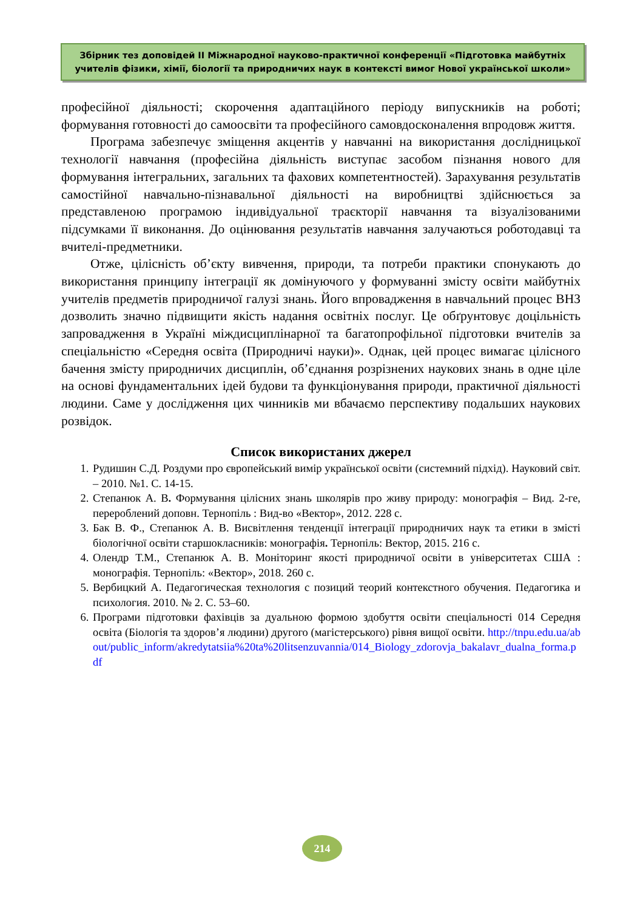Збірник тез доповідей ІІ Міжнародної науково-практичної конференції «Підготовка майбутніх учителів фізики, хімії, біології та природничих наук в контексті вимог Нової української школи»
професійної діяльності; скорочення адаптаційного періоду випускників на роботі; формування готовності до самоосвіти та професійного самовдосконалення впродовж життя.
Програма забезпечує зміщення акцентів у навчанні на використання дослідницької технології навчання (професійна діяльність виступає засобом пізнання нового для формування інтегральних, загальних та фахових компетентностей). Зарахування результатів самостійної навчально-пізнавальної діяльності на виробництві здійснюється за представленою програмою індивідуальної траєкторії навчання та візуалізованими підсумками її виконання. До оцінювання результатів навчання залучаються роботодавці та вчителі-предметники.
Отже, цілісність об’єкту вивчення, природи, та потреби практики спонукають до використання принципу інтеграції як домінуючого у формуванні змісту освіти майбутніх учителів предметів природничої галузі знань. Його впровадження в навчальний процес ВНЗ дозволить значно підвищити якість надання освітніх послуг. Це обґрунтовує доцільність запровадження в Україні міждисциплінарної та багатопрофільної підготовки вчителів за спеціальністю «Середня освіта (Природничі науки)». Однак, цей процес вимагає цілісного бачення змісту природничих дисциплін, об’єднання розрізнених наукових знань в одне ціле на основі фундаментальних ідей будови та функціонування природи, практичної діяльності людини. Саме у дослідження цих чинників ми вбачаємо перспективу подальших наукових розвідок.
Список використаних джерел
1. Рудишин С.Д. Роздуми про європейський вимір української освіти (системний підхід). Науковий світ. – 2010. №1. С. 14-15.
2. Степанюк А. В. Формування цілісних знань школярів про живу природу: монографія – Вид. 2-ге, перероблений доповн. Тернопіль : Вид-во «Вектор», 2012. 228 с.
3. Бак В. Ф., Степанюк А. В. Висвітлення тенденції інтеграції природничих наук та етики в змісті біологічної освіти старшокласників: монографія. Тернопіль: Вектор, 2015. 216 с.
4. Олендр Т.М., Степанюк А. В. Моніторинг якості природничої освіти в університетах США : монографія. Тернопіль: «Вектор», 2018. 260 с.
5. Вербицкий А. Педагогическая технология с позиций теорий контекстного обучения. Педагогика и психология. 2010. № 2. С. 53–60.
6. Програми підготовки фахівців за дуальною формою здобуття освіти спеціальності 014 Середня освіта (Біологія та здоров’я людини) другого (магістерського) рівня вищої освіти. http://tnpu.edu.ua/about/public_inform/akredytatsiia%20ta%20litsenzuvannia/014_Biology_zdorovja_bakalavr_dualna_forma.pdf
214